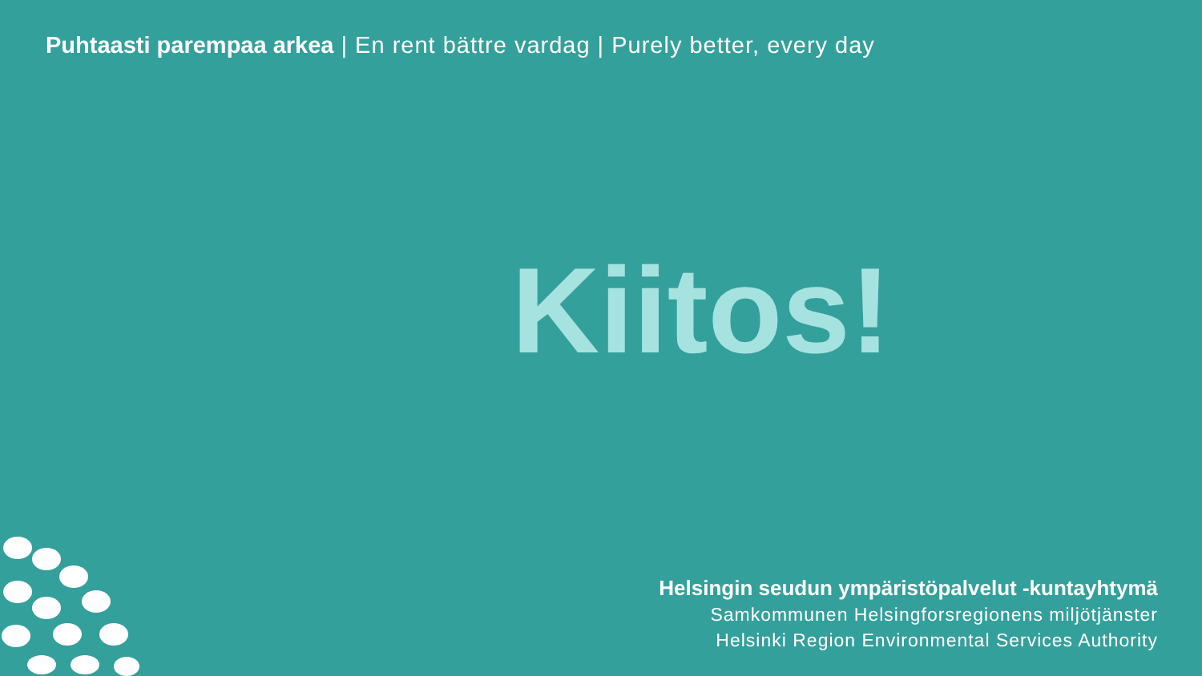Puhtaasti parempaa arkea | En rent bättre vardag | Purely better, every day
Kiitos!
Helsingin seudun ympäristöpalvelut -kuntayhtymä
Samkommunen Helsingforsregionens miljötjänster
Helsinki Region Environmental Services Authority